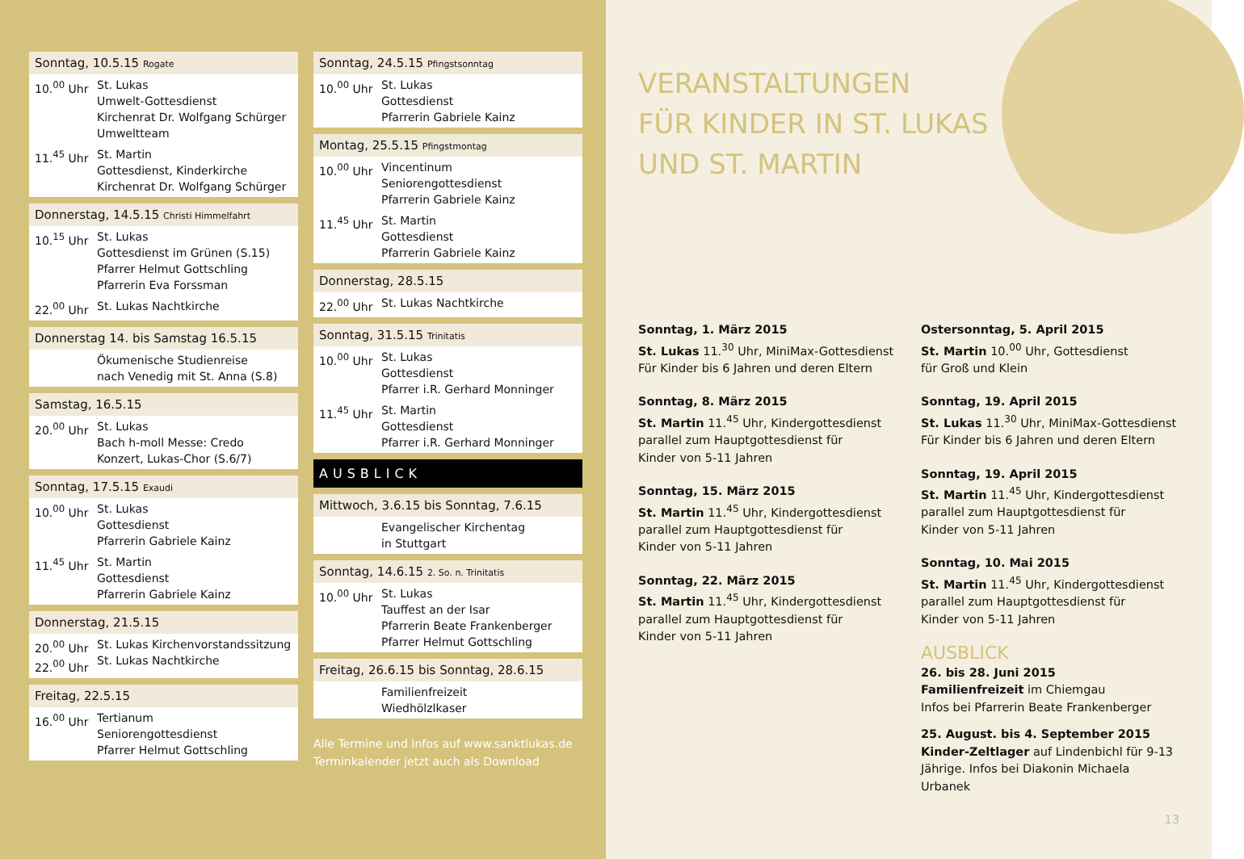Sonntag, 10.5.15 Rogate
10.<sup>00</sup> Uhr St. Lukas
Umwelt-Gottesdienst
Kirchenrat Dr. Wolfgang Schürger
Umweltteam
11.<sup>45</sup> Uhr St. Martin
Gottesdienst, Kinderkirche
Kirchenrat Dr. Wolfgang Schürger
Donnerstag, 14.5.15 Christi Himmelfahrt
10.<sup>15</sup> Uhr St. Lukas
Gottesdienst im Grünen (S.15)
Pfarrer Helmut Gottschling
Pfarrerin Eva Forssman
22.<sup>00</sup> Uhr St. Lukas Nachtkirche
Donnerstag 14. bis Samstag 16.5.15
Ökumenische Studienreise
nach Venedig mit St. Anna (S.8)
Samstag, 16.5.15
20.<sup>00</sup> Uhr St. Lukas
Bach h-moll Messe: Credo
Konzert, Lukas-Chor (S.6/7)
Sonntag, 17.5.15 Exaudi
10.<sup>00</sup> Uhr St. Lukas
Gottesdienst
Pfarrerin Gabriele Kainz
11.<sup>45</sup> Uhr St. Martin
Gottesdienst
Pfarrerin Gabriele Kainz
Donnerstag, 21.5.15
20.<sup>00</sup> Uhr
22.<sup>00</sup> Uhr St. Lukas Kirchenvorstandssitzung
St. Lukas Nachtkirche
Freitag, 22.5.15
16.<sup>00</sup> Uhr Tertianum
Seniorengottesdienst
Pfarrer Helmut Gottschling
Sonntag, 24.5.15 Pfingstsonntag
10.<sup>00</sup> Uhr St. Lukas
Gottesdienst
Pfarrerin Gabriele Kainz
Montag, 25.5.15 Pfingstmontag
10.<sup>00</sup> Uhr Vincentinum
Seniorengottesdienst
Pfarrerin Gabriele Kainz
11.<sup>45</sup> Uhr St. Martin
Gottesdienst
Pfarrerin Gabriele Kainz
Donnerstag, 28.5.15
22.<sup>00</sup> Uhr St. Lukas Nachtkirche
Sonntag, 31.5.15 Trinitatis
10.<sup>00</sup> Uhr St. Lukas
Gottesdienst
Pfarrer i.R. Gerhard Monninger
11.<sup>45</sup> Uhr St. Martin
Gottesdienst
Pfarrer i.R. Gerhard Monninger
AUSBLICK
Mittwoch, 3.6.15 bis Sonntag, 7.6.15
Evangelischer Kirchentag
in Stuttgart
Sonntag, 14.6.15 2. So. n. Trinitatis
10.<sup>00</sup> Uhr St. Lukas
Tauffest an der Isar
Pfarrerin Beate Frankenberger
Pfarrer Helmut Gottschling
Freitag, 26.6.15 bis Sonntag, 28.6.15
Familienfreizeit
Wiedhölzlkaser
Alle Termine und Infos auf www.sanktlukas.de
Terminkalender jetzt auch als Download
VERANSTALTUNGEN
FÜR KINDER IN ST. LUKAS
UND ST. MARTIN
Sonntag, 1. März 2015
St. Lukas 11.<sup>30</sup> Uhr, MiniMax-Gottesdienst
Für Kinder bis 6 Jahren und deren Eltern
Sonntag, 8. März 2015
St. Martin 11.<sup>45</sup> Uhr, Kindergottesdienst
parallel zum Hauptgottesdienst für
Kinder von 5-11 Jahren
Sonntag, 15. März 2015
St. Martin 11.<sup>45</sup> Uhr, Kindergottesdienst
parallel zum Hauptgottesdienst für
Kinder von 5-11 Jahren
Sonntag, 22. März 2015
St. Martin 11.<sup>45</sup> Uhr, Kindergottesdienst
parallel zum Hauptgottesdienst für
Kinder von 5-11 Jahren
Ostersonntag, 5. April 2015
St. Martin 10.<sup>00</sup> Uhr, Gottesdienst
für Groß und Klein
Sonntag, 19. April 2015
St. Lukas 11.<sup>30</sup> Uhr, MiniMax-Gottesdienst
Für Kinder bis 6 Jahren und deren Eltern
Sonntag, 19. April 2015
St. Martin 11.<sup>45</sup> Uhr, Kindergottesdienst
parallel zum Hauptgottesdienst für
Kinder von 5-11 Jahren
Sonntag, 10. Mai 2015
St. Martin 11.<sup>45</sup> Uhr, Kindergottesdienst
parallel zum Hauptgottesdienst für
Kinder von 5-11 Jahren
AUSBLICK
26. bis 28. Juni 2015
Familienfreizeit im Chiemgau
Infos bei Pfarrerin Beate Frankenberger
25. August. bis 4. September 2015
Kinder-Zeltlager auf Lindenbichl für 9-13 Jährige. Infos bei Diakonin Michaela Urbanek
13